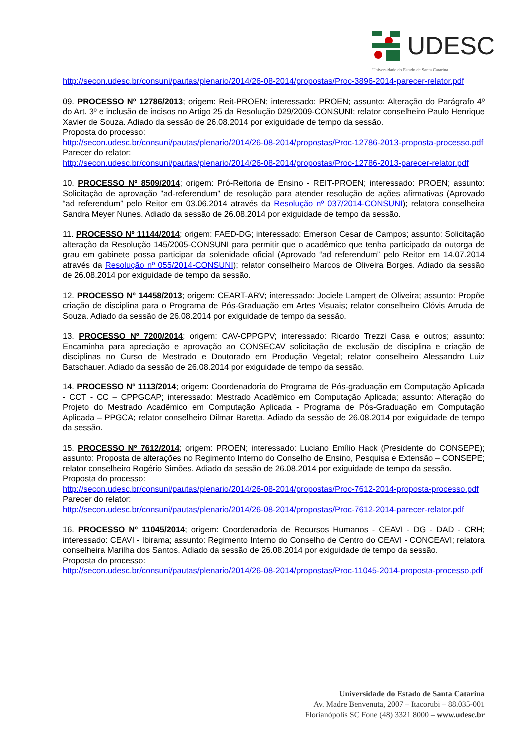UDESC
Universidade do Estado de Santa Catarina
http://secon.udesc.br/consuni/pautas/plenario/2014/26-08-2014/propostas/Proc-3896-2014-parecer-relator.pdf
09. PROCESSO Nº 12786/2013; origem: Reit-PROEN; interessado: PROEN; assunto: Alteração do Parágrafo 4º do Art. 3º e inclusão de incisos no Artigo 25 da Resolução 029/2009-CONSUNI; relator conselheiro Paulo Henrique Xavier de Souza. Adiado da sessão de 26.08.2014 por exiguidade de tempo da sessão.
Proposta do processo:
http://secon.udesc.br/consuni/pautas/plenario/2014/26-08-2014/propostas/Proc-12786-2013-proposta-processo.pdf
Parecer do relator:
http://secon.udesc.br/consuni/pautas/plenario/2014/26-08-2014/propostas/Proc-12786-2013-parecer-relator.pdf
10. PROCESSO Nº 8509/2014; origem: Pró-Reitoria de Ensino - REIT-PROEN; interessado: PROEN; assunto: Solicitação de aprovação "ad-referendum" de resolução para atender resolução de ações afirmativas (Aprovado “ad referendum” pelo Reitor em 03.06.2014 através da Resolução nº 037/2014-CONSUNI); relatora conselheira Sandra Meyer Nunes. Adiado da sessão de 26.08.2014 por exiguidade de tempo da sessão.
11. PROCESSO Nº 11144/2014; origem: FAED-DG; interessado: Emerson Cesar de Campos; assunto: Solicitação alteração da Resolução 145/2005-CONSUNI para permitir que o acadêmico que tenha participado da outorga de grau em gabinete possa participar da solenidade oficial (Aprovado “ad referendum” pelo Reitor em 14.07.2014 através da Resolução nº 055/2014-CONSUNI); relator conselheiro Marcos de Oliveira Borges. Adiado da sessão de 26.08.2014 por exiguidade de tempo da sessão.
12. PROCESSO Nº 14458/2013; origem: CEART-ARV; interessado: Jociele Lampert de Oliveira; assunto: Propõe criação de disciplina para o Programa de Pós-Graduação em Artes Visuais; relator conselheiro Clóvis Arruda de Souza. Adiado da sessão de 26.08.2014 por exiguidade de tempo da sessão.
13. PROCESSO Nº 7200/2014; origem: CAV-CPPGPV; interessado: Ricardo Trezzi Casa e outros; assunto: Encaminha para apreciação e aprovação ao CONSECAV solicitação de exclusão de disciplina e criação de disciplinas no Curso de Mestrado e Doutorado em Produção Vegetal; relator conselheiro Alessandro Luiz Batschauer. Adiado da sessão de 26.08.2014 por exiguidade de tempo da sessão.
14. PROCESSO Nº 1113/2014; origem: Coordenadoria do Programa de Pós-graduação em Computação Aplicada - CCT - CC – CPPGCAP; interessado: Mestrado Acadêmico em Computação Aplicada; assunto: Alteração do Projeto do Mestrado Acadêmico em Computação Aplicada - Programa de Pós-Graduação em Computação Aplicada – PPGCA; relator conselheiro Dilmar Baretta. Adiado da sessão de 26.08.2014 por exiguidade de tempo da sessão.
15. PROCESSO Nº 7612/2014; origem: PROEN; interessado: Luciano Emílio Hack (Presidente do CONSEPE); assunto: Proposta de alterações no Regimento Interno do Conselho de Ensino, Pesquisa e Extensão – CONSEPE; relator conselheiro Rogério Simões. Adiado da sessão de 26.08.2014 por exiguidade de tempo da sessão.
Proposta do processo:
http://secon.udesc.br/consuni/pautas/plenario/2014/26-08-2014/propostas/Proc-7612-2014-proposta-processo.pdf
Parecer do relator:
http://secon.udesc.br/consuni/pautas/plenario/2014/26-08-2014/propostas/Proc-7612-2014-parecer-relator.pdf
16. PROCESSO Nº 11045/2014; origem: Coordenadoria de Recursos Humanos - CEAVI - DG - DAD - CRH; interessado: CEAVI - Ibirama; assunto: Regimento Interno do Conselho de Centro do CEAVI - CONCEAVI; relatora conselheira Marilha dos Santos. Adiado da sessão de 26.08.2014 por exiguidade de tempo da sessão.
Proposta do processo:
http://secon.udesc.br/consuni/pautas/plenario/2014/26-08-2014/propostas/Proc-11045-2014-proposta-processo.pdf
Universidade do Estado de Santa Catarina
Av. Madre Benvenuta, 2007 – Itacorubi – 88.035-001
Florianópolis SC Fone (48) 3321 8000 – www.udesc.br